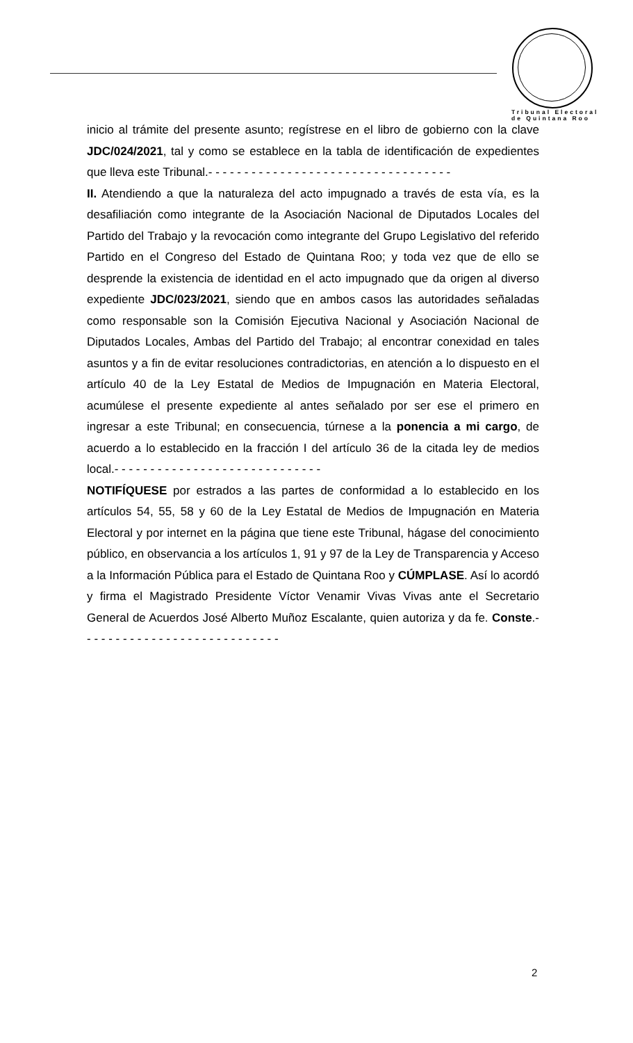Tribunal Electoral
de Quintana Roo
inicio al trámite del presente asunto; regístrese en el libro de gobierno con la clave JDC/024/2021, tal y como se establece en la tabla de identificación de expedientes que lleva este Tribunal.- - - - - - - - - - - - - - - - - - - - - - - - - - - - - - - - - -
II. Atendiendo a que la naturaleza del acto impugnado a través de esta vía, es la desafiliación como integrante de la Asociación Nacional de Diputados Locales del Partido del Trabajo y la revocación como integrante del Grupo Legislativo del referido Partido en el Congreso del Estado de Quintana Roo; y toda vez que de ello se desprende la existencia de identidad en el acto impugnado que da origen al diverso expediente JDC/023/2021, siendo que en ambos casos las autoridades señaladas como responsable son la Comisión Ejecutiva Nacional y Asociación Nacional de Diputados Locales, Ambas del Partido del Trabajo; al encontrar conexidad en tales asuntos y a fin de evitar resoluciones contradictorias, en atención a lo dispuesto en el artículo 40 de la Ley Estatal de Medios de Impugnación en Materia Electoral, acumúlese el presente expediente al antes señalado por ser ese el primero en ingresar a este Tribunal; en consecuencia, túrnese a la ponencia a mi cargo, de acuerdo a lo establecido en la fracción I del artículo 36 de la citada ley de medios local.- - - - - - - - - - - - - - - - - - - - - - - - - - - - -
NOTIFÍQUESE por estrados a las partes de conformidad a lo establecido en los artículos 54, 55, 58 y 60 de la Ley Estatal de Medios de Impugnación en Materia Electoral y por internet en la página que tiene este Tribunal, hágase del conocimiento público, en observancia a los artículos 1, 91 y 97 de la Ley de Transparencia y Acceso a la Información Pública para el Estado de Quintana Roo y CÚMPLASE. Así lo acordó y firma el Magistrado Presidente Víctor Venamir Vivas Vivas ante el Secretario General de Acuerdos José Alberto Muñoz Escalante, quien autoriza y da fe. Conste.- - - - - - - - - - - - - - - - - - - - - - - - - - - -
2